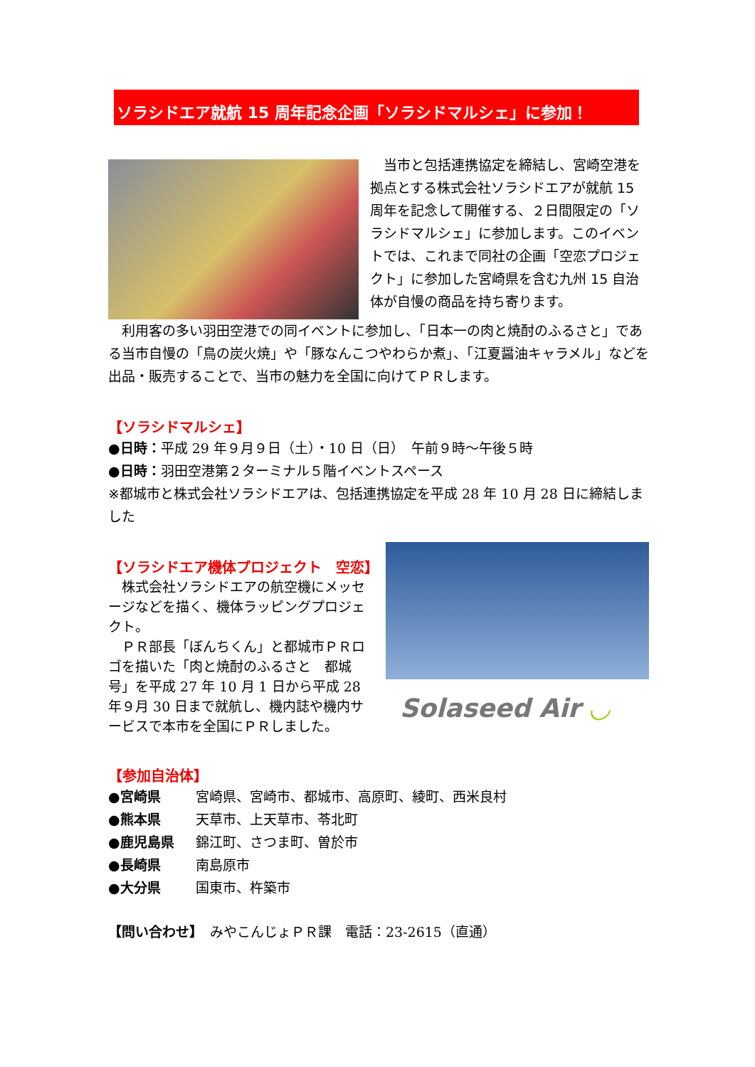ソラシドエア就航 15 周年記念企画「ソラシドマルシェ」に参加！
　当市と包括連携協定を締結し、宮崎空港を拠点とする株式会社ソラシドエアが就航 15 周年を記念して開催する、２日間限定の「ソラシドマルシェ」に参加します。このイベントでは、これまで同社の企画「空恋プロジェクト」に参加した宮崎県を含む九州 15 自治体が自慢の商品を持ち寄ります。
　利用客の多い羽田空港での同イベントに参加し、「日本一の肉と焼酎のふるさと」である当市自慢の「鳥の炭火焼」や「豚なんこつやわらか煮」、「江夏醤油キャラメル」などを出品・販売することで、当市の魅力を全国に向けてＰＲします。
【ソラシドマルシェ】
●日時：平成 29 年９月９日（土）・10 日（日）　午前９時～午後５時
●日時：羽田空港第２ターミナル５階イベントスペース
※都城市と株式会社ソラシドエアは、包括連携協定を平成 28 年 10 月 28 日に締結しました
【ソラシドエア機体プロジェクト　空恋】
　株式会社ソラシドエアの航空機にメッセージなどを描く、機体ラッピングプロジェクト。
　ＰＲ部長「ぼんちくん」と都城市ＰＲロゴを描いた「肉と焼酎のふるさと　都城号」を平成 27 年 10 月 1 日から平成 28 年９月 30 日まで就航し、機内誌や機内サービスで本市を全国にＰＲしました。
Solaseed Air ◡
【参加自治体】
| ●宮崎県 | 宮崎県、宮崎市、都城市、高原町、綾町、西米良村 |
| ●熊本県 | 天草市、上天草市、苓北町 |
| ●鹿児島県 | 錦江町、さつま町、曽於市 |
| ●長崎県 | 南島原市 |
| ●大分県 | 国東市、杵築市 |
【問い合わせ】　みやこんじょＰＲ課　電話：23-2615（直通）